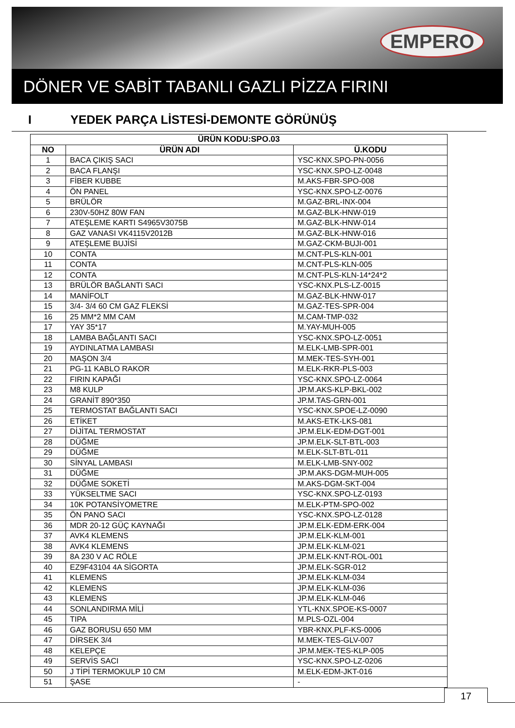EMPERO
DÖNER VE SABİT TABANLI GAZLI PİZZA FIRINI
I YEDEK PARÇA LİSTESİ-DEMONTE GÖRÜNÜŞ
| ÜRÜN KODU:SPO.03 | | |
| --- | --- | --- |
| NO | ÜRÜN ADI | Ü.KODU |
| 1 | BACA ÇIKIŞ SACI | YSC-KNX.SPO-PN-0056 |
| 2 | BACA FLANŞI | YSC-KNX.SPO-LZ-0048 |
| 3 | FİBER KUBBE | M.AKS-FBR-SPO-008 |
| 4 | ÖN PANEL | YSC-KNX.SPO-LZ-0076 |
| 5 | BRÜLÖR | M.GAZ-BRL-INX-004 |
| 6 | 230V-50HZ 80W FAN | M.GAZ-BLK-HNW-019 |
| 7 | ATEŞLEME KARTI S4965V3075B | M.GAZ-BLK-HNW-014 |
| 8 | GAZ VANASI VK4115V2012B | M.GAZ-BLK-HNW-016 |
| 9 | ATEŞLEME BUJİSİ | M.GAZ-CKM-BUJI-001 |
| 10 | CONTA | M.CNT-PLS-KLN-001 |
| 11 | CONTA | M.CNT-PLS-KLN-005 |
| 12 | CONTA | M.CNT-PLS-KLN-14*24*2 |
| 13 | BRÜLÖR BAĞLANTI SACI | YSC-KNX.PLS-LZ-0015 |
| 14 | MANİFOLT | M.GAZ-BLK-HNW-017 |
| 15 | 3/4- 3/4 60 CM GAZ FLEKSİ | M.GAZ-TES-SPR-004 |
| 16 | 25 MM*2 MM CAM | M.CAM-TMP-032 |
| 17 | YAY 35*17 | M.YAY-MUH-005 |
| 18 | LAMBA BAĞLANTI SACI | YSC-KNX.SPO-LZ-0051 |
| 19 | AYDINLATMA LAMBASI | M.ELK-LMB-SPR-001 |
| 20 | MAŞON 3/4 | M.MEK-TES-SYH-001 |
| 21 | PG-11 KABLO RAKOR | M.ELK-RKR-PLS-003 |
| 22 | FIRIN KAPAĞI | YSC-KNX.SPO-LZ-0064 |
| 23 | M8 KULP | JP.M.AKS-KLP-BKL-002 |
| 24 | GRANİT 890*350 | JP.M.TAS-GRN-001 |
| 25 | TERMOSTAT BAĞLANTI SACI | YSC-KNX.SPOE-LZ-0090 |
| 26 | ETİKET | M.AKS-ETK-LKS-081 |
| 27 | DİJİTAL TERMOSTAT | JP.M.ELK-EDM-DGT-001 |
| 28 | DÜĞME | JP.M.ELK-SLT-BTL-003 |
| 29 | DÜĞME | M.ELK-SLT-BTL-011 |
| 30 | SİNYAL LAMBASI | M.ELK-LMB-SNY-002 |
| 31 | DÜĞME | JP.M.AKS-DGM-MUH-005 |
| 32 | DÜĞME SOKETİ | M.AKS-DGM-SKT-004 |
| 33 | YÜKSELTME SACI | YSC-KNX.SPO-LZ-0193 |
| 34 | 10K POTANSİYOMETRE | M.ELK-PTM-SPO-002 |
| 35 | ÖN PANO SACI | YSC-KNX.SPO-LZ-0128 |
| 36 | MDR 20-12 GÜÇ KAYNAĞI | JP.M.ELK-EDM-ERK-004 |
| 37 | AVK4 KLEMENS | JP.M.ELK-KLM-001 |
| 38 | AVK4 KLEMENS | JP.M.ELK-KLM-021 |
| 39 | 8A 230 V AC RÖLE | JP.M.ELK-KNT-ROL-001 |
| 40 | EZ9F43104 4A SİGORTA | JP.M.ELK-SGR-012 |
| 41 | KLEMENS | JP.M.ELK-KLM-034 |
| 42 | KLEMENS | JP.M.ELK-KLM-036 |
| 43 | KLEMENS | JP.M.ELK-KLM-046 |
| 44 | SONLANDIRMA MİLİ | YTL-KNX.SPOE-KS-0007 |
| 45 | TIPA | M.PLS-OZL-004 |
| 46 | GAZ BORUSU 650 MM | YBR-KNX.PLF-KS-0006 |
| 47 | DİRSEK 3/4 | M.MEK-TES-GLV-007 |
| 48 | KELEPÇE | JP.M.MEK-TES-KLP-005 |
| 49 | SERVİS SACI | YSC-KNX.SPO-LZ-0206 |
| 50 | J TİPİ TERMOKULP 10 CM | M.ELK-EDM-JKT-016 |
| 51 | ŞASE | - |
17